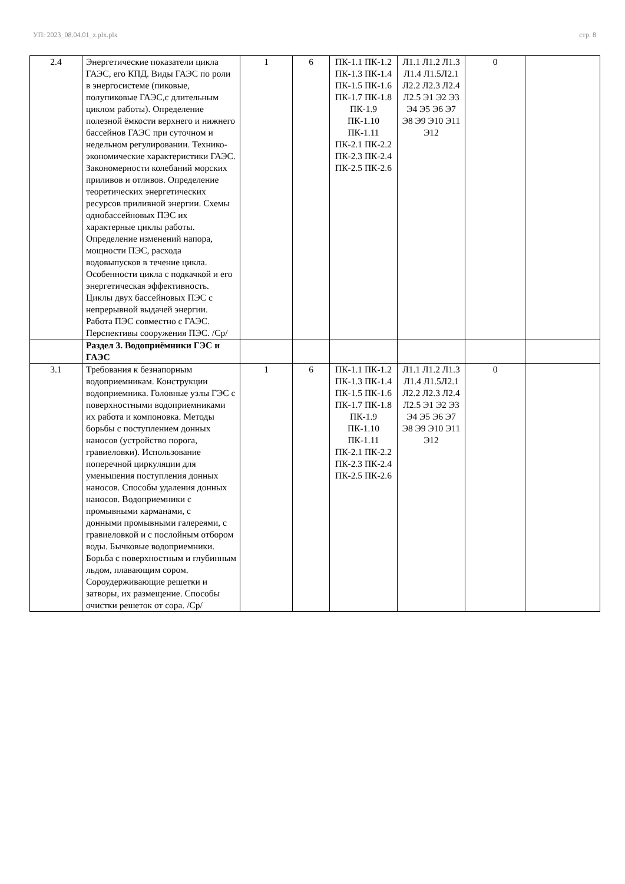УП: 2023_08.04.01_z.plx.plx стр. 8
| 2.4 | Энергетические показатели цикла ГАЭС, его КПД. Виды ГАЭС по роли в энергосистеме (пиковые, полупиковые ГАЭС,с длительным циклом работы). Определение полезной ёмкости верхнего и нижнего бассейнов ГАЭС при суточном и недельном регулировании. Технико-экономические характеристики ГАЭС. Закономерности колебаний морских приливов и отливов. Определение теоретических энергетических ресурсов приливной энергии. Схемы однобассейновых ПЭС их характерные циклы работы. Определение изменений напора, мощности ПЭС, расхода водовыпусков в течение цикла. Особенности цикла с подкачкой и его энергетическая эффективность. Циклы двух бассейновых ПЭС с непрерывной выдачей энергии. Работа ПЭС совместно с ГАЭС. Перспективы сооружения ПЭС. /Ср/ | 1 | 6 | ПК-1.1 ПК-1.2 ПК-1.3 ПК-1.4 ПК-1.5 ПК-1.6 ПК-1.7 ПК-1.8 ПК-1.9 ПК-1.10 ПК-1.11 ПК-2.1 ПК-2.2 ПК-2.3 ПК-2.4 ПК-2.5 ПК-2.6 | Л1.1 Л1.2 Л1.3 Л1.4 Л1.5Л2.1 Л2.2 Л2.3 Л2.4 Л2.5 Э1 Э2 Э3 Э4 Э5 Э6 Э7 Э8 Э9 Э10 Э11 Э12 | 0 | |
| | Раздел 3. Водоприёмники ГЭС и ГАЭС | | | | | | |
| 3.1 | Требования к безнапорным водоприемникам. Конструкции водоприемника. Головные узлы ГЭС с поверхностными водоприемниками их работа и компоновка. Методы борьбы с поступлением донных наносов (устройство порога, гравиеловки). Использование поперечной циркуляции для уменьшения поступления донных наносов. Способы удаления донных наносов. Водоприемники с промывными карманами, с донными промывными галереями, с гравиеловкой и с послойным отбором воды. Бычковые водоприемники. Борьба с поверхностным и глубинным льдом, плавающим сором. Сороудерживающие решетки и затворы, их размещение. Способы очистки решеток от сора. /Ср/ | 1 | 6 | ПК-1.1 ПК-1.2 ПК-1.3 ПК-1.4 ПК-1.5 ПК-1.6 ПК-1.7 ПК-1.8 ПК-1.9 ПК-1.10 ПК-1.11 ПК-2.1 ПК-2.2 ПК-2.3 ПК-2.4 ПК-2.5 ПК-2.6 | Л1.1 Л1.2 Л1.3 Л1.4 Л1.5Л2.1 Л2.2 Л2.3 Л2.4 Л2.5 Э1 Э2 Э3 Э4 Э5 Э6 Э7 Э8 Э9 Э10 Э11 Э12 | 0 | |